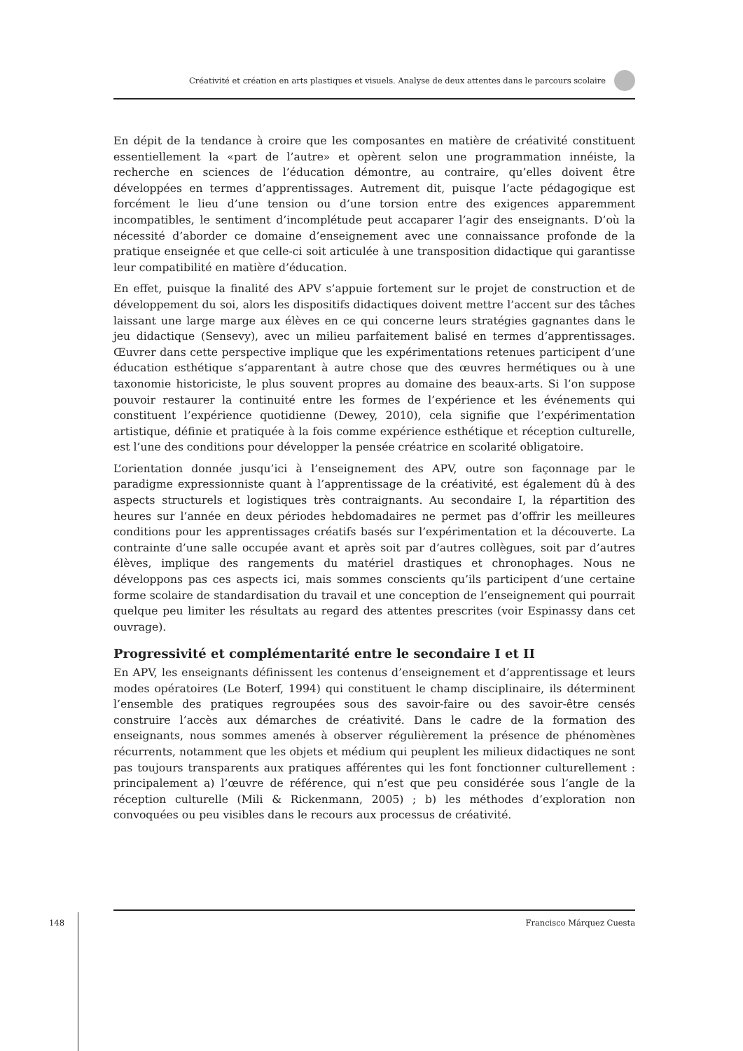Créativité et création en arts plastiques et visuels. Analyse de deux attentes dans le parcours scolaire
En dépit de la tendance à croire que les composantes en matière de créativité constituent essentiellement la «part de l’autre» et opèrent selon une programmation innéiste, la recherche en sciences de l’éducation démontre, au contraire, qu’elles doivent être développées en termes d’apprentissages. Autrement dit, puisque l’acte pédagogique est forcément le lieu d’une tension ou d’une torsion entre des exigences apparemment incompatibles, le sentiment d’incomplétude peut accaparer l’agir des enseignants. D’où la nécessité d’aborder ce domaine d’enseignement avec une connaissance profonde de la pratique enseignée et que celle-ci soit articulée à une transposition didactique qui garantisse leur compatibilité en matière d’éducation.
En effet, puisque la finalité des APV s’appuie fortement sur le projet de construction et de développement du soi, alors les dispositifs didactiques doivent mettre l’accent sur des tâches laissant une large marge aux élèves en ce qui concerne leurs stratégies gagnantes dans le jeu didactique (Sensevy), avec un milieu parfaitement balisé en termes d’apprentissages. Œuvrer dans cette perspective implique que les expérimentations retenues participent d’une éducation esthétique s’apparentant à autre chose que des œuvres hermétiques ou à une taxonomie historiciste, le plus souvent propres au domaine des beaux-arts. Si l’on suppose pouvoir restaurer la continuité entre les formes de l’expérience et les événements qui constituent l’expérience quotidienne (Dewey, 2010), cela signifie que l’expérimentation artistique, définie et pratiquée à la fois comme expérience esthétique et réception culturelle, est l’une des conditions pour développer la pensée créatrice en scolarité obligatoire.
L’orientation donnée jusqu’ici à l’enseignement des APV, outre son façonnage par le paradigme expressionniste quant à l’apprentissage de la créativité, est également dû à des aspects structurels et logistiques très contraignants. Au secondaire I, la répartition des heures sur l’année en deux périodes hebdomadaires ne permet pas d’offrir les meilleures conditions pour les apprentissages créatifs basés sur l’expérimentation et la découverte. La contrainte d’une salle occupée avant et après soit par d’autres collègues, soit par d’autres élèves, implique des rangements du matériel drastiques et chronophages. Nous ne développons pas ces aspects ici, mais sommes conscients qu’ils participent d’une certaine forme scolaire de standardisation du travail et une conception de l’enseignement qui pourrait quelque peu limiter les résultats au regard des attentes prescrites (voir Espinassy dans cet ouvrage).
Progressivité et complémentarité entre le secondaire I et II
En APV, les enseignants définissent les contenus d’enseignement et d’apprentissage et leurs modes opératoires (Le Boterf, 1994) qui constituent le champ disciplinaire, ils déterminent l’ensemble des pratiques regroupées sous des savoir-faire ou des savoir-être censés construire l’accès aux démarches de créativité. Dans le cadre de la formation des enseignants, nous sommes amenés à observer régulièrement la présence de phénomènes récurrents, notamment que les objets et médium qui peuplent les milieux didactiques ne sont pas toujours transparents aux pratiques afférentes qui les font fonctionner culturellement : principalement a) l’œuvre de référence, qui n’est que peu considérée sous l’angle de la réception culturelle (Mili & Rickenmann, 2005) ; b) les méthodes d’exploration non convoquées ou peu visibles dans le recours aux processus de créativité.
148
Francisco Márquez Cuesta